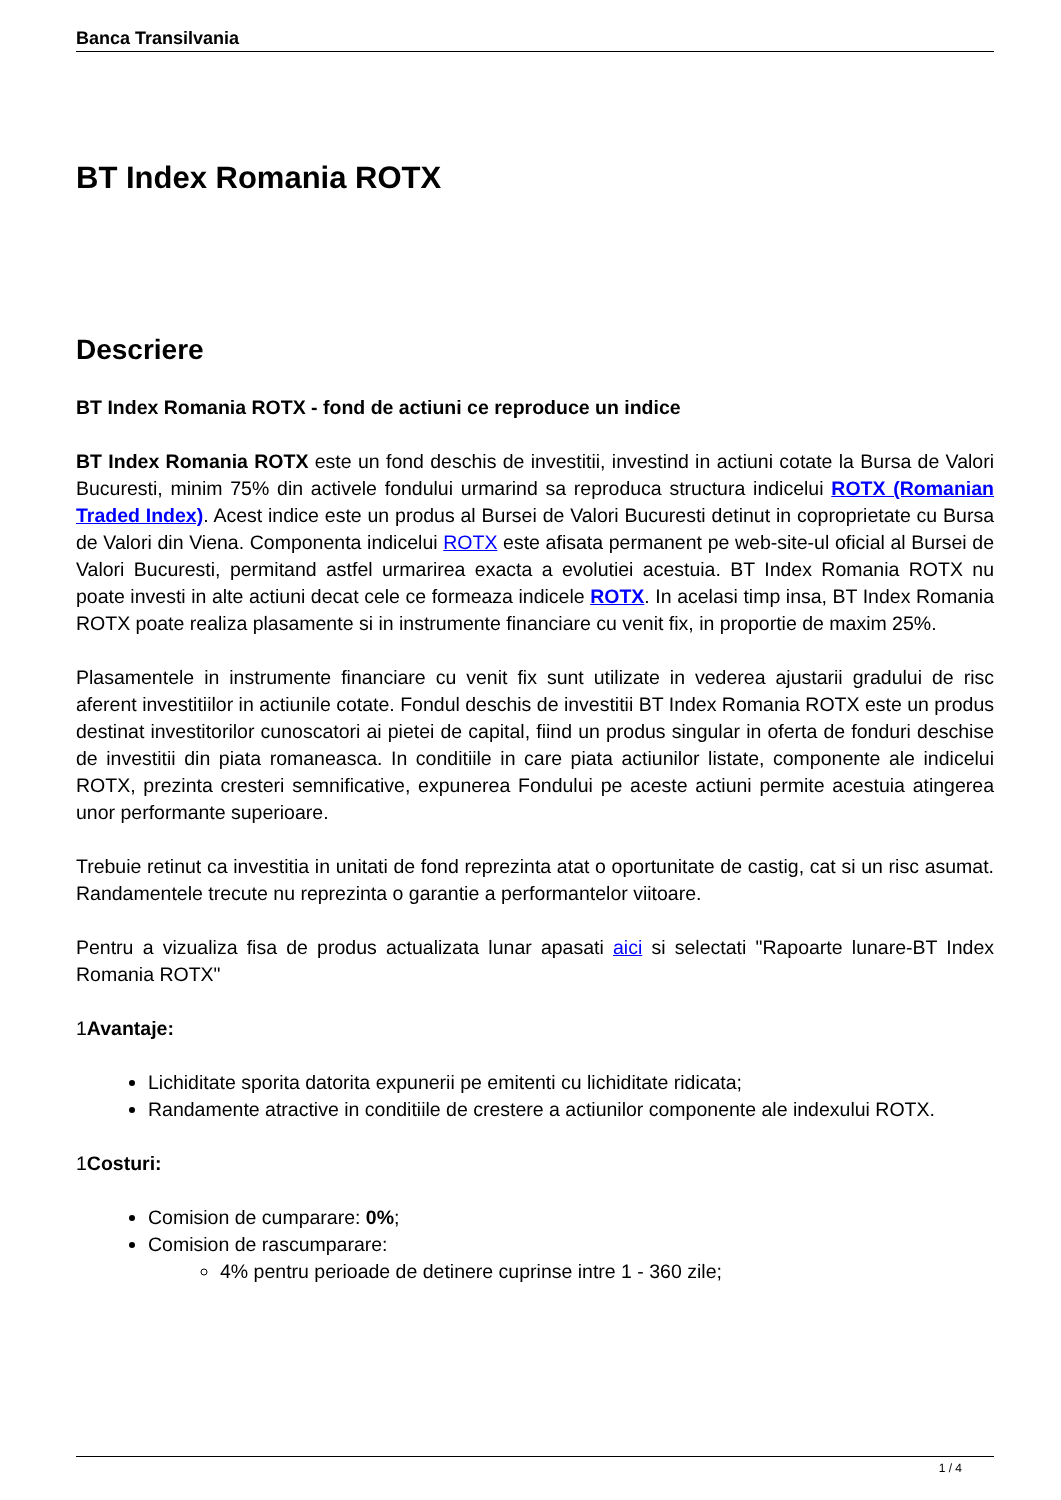Banca Transilvania
BT Index Romania ROTX
Descriere
BT Index Romania ROTX - fond de actiuni ce reproduce un indice
BT Index Romania ROTX este un fond deschis de investitii, investind in actiuni cotate la Bursa de Valori Bucuresti, minim 75% din activele fondului urmarind sa reproduca structura indicelui ROTX (Romanian Traded Index). Acest indice este un produs al Bursei de Valori Bucuresti detinut in coproprietate cu Bursa de Valori din Viena. Componenta indicelui ROTX este afisata permanent pe web-site-ul oficial al Bursei de Valori Bucuresti, permitand astfel urmarirea exacta a evolutiei acestuia. BT Index Romania ROTX nu poate investi in alte actiuni decat cele ce formeaza indicele ROTX. In acelasi timp insa, BT Index Romania ROTX poate realiza plasamente si in instrumente financiare cu venit fix, in proportie de maxim 25%.
Plasamentele in instrumente financiare cu venit fix sunt utilizate in vederea ajustarii gradului de risc aferent investitiilor in actiunile cotate. Fondul deschis de investitii BT Index Romania ROTX este un produs destinat investitorilor cunoscatori ai pietei de capital, fiind un produs singular in oferta de fonduri deschise de investitii din piata romaneasca. In conditiile in care piata actiunilor listate, componente ale indicelui ROTX, prezinta cresteri semnificative, expunerea Fondului pe aceste actiuni permite acestuia atingerea unor performante superioare.
Trebuie retinut ca investitia in unitati de fond reprezinta atat o oportunitate de castig, cat si un risc asumat. Randamentele trecute nu reprezinta o garantie a performantelor viitoare.
Pentru a vizualiza fisa de produs actualizata lunar apasati aici si selectati "Rapoarte lunare-BT Index Romania ROTX"
1Avantaje:
Lichiditate sporita datorita expunerii pe emitenti cu lichiditate ridicata;
Randamente atractive in conditiile de crestere a actiunilor componente ale indexului ROTX.
1Costuri:
Comision de cumparare: 0%;
Comision de rascumparare:
4% pentru perioade de detinere cuprinse intre 1 - 360 zile;
1 / 4